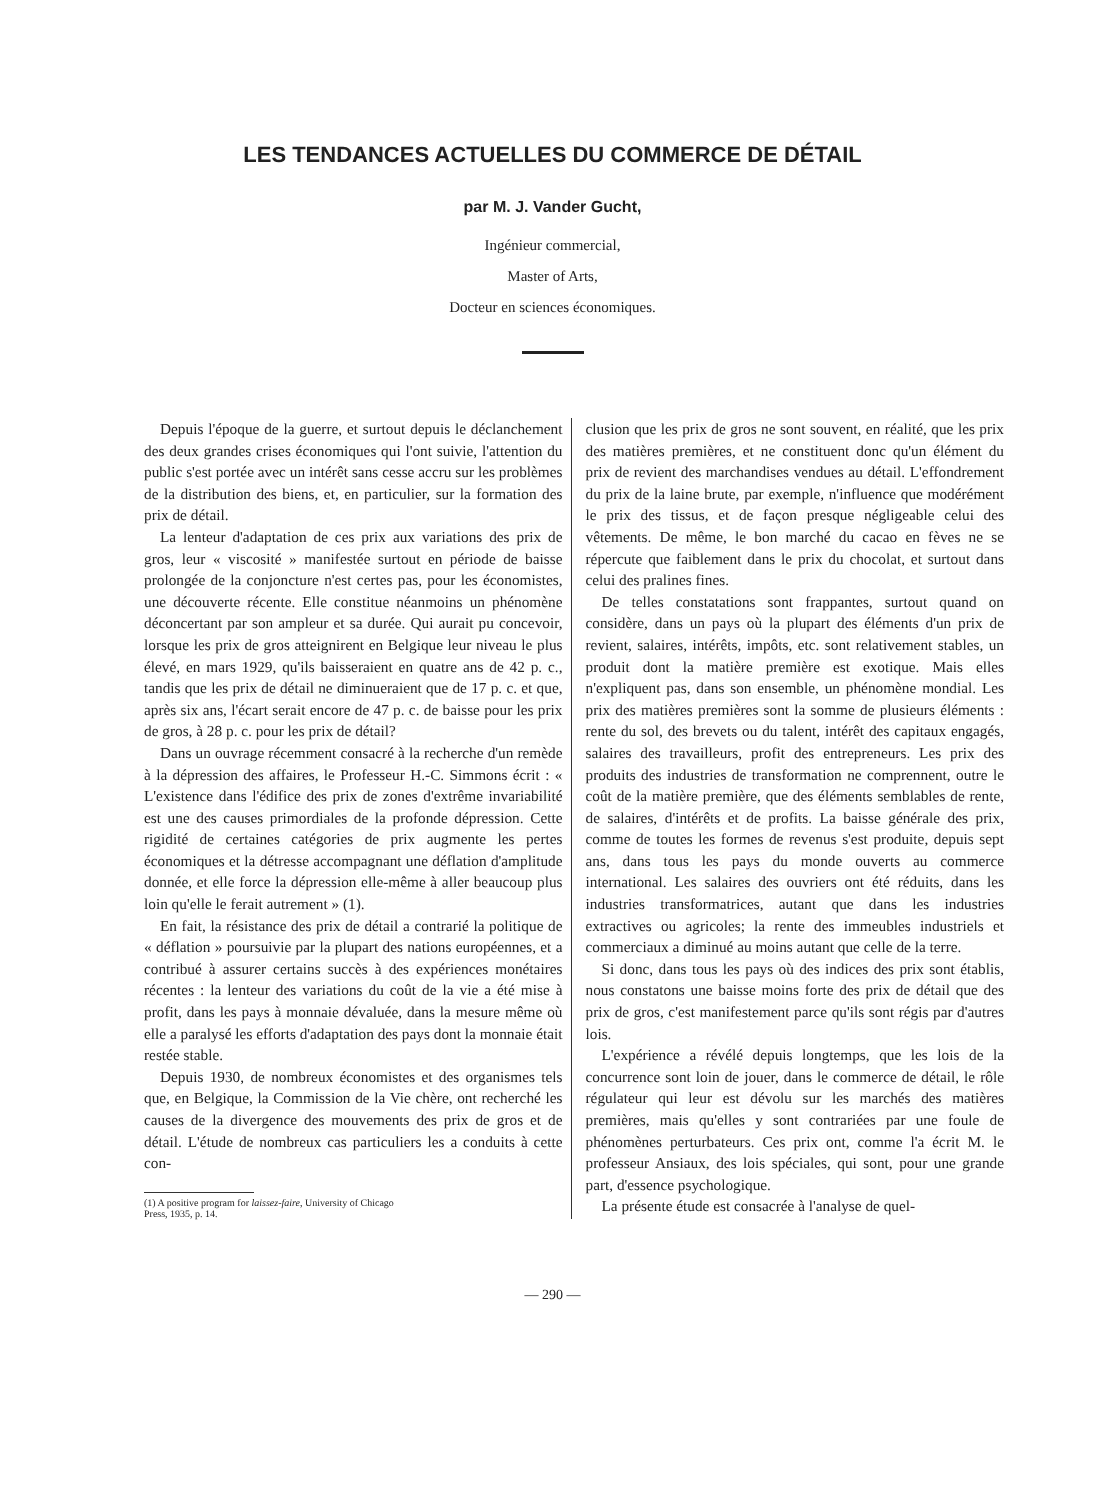LES TENDANCES ACTUELLES DU COMMERCE DE DÉTAIL
par M. J. Vander Gucht,
Ingénieur commercial,
Master of Arts,
Docteur en sciences économiques.
Depuis l'époque de la guerre, et surtout depuis le déclanchement des deux grandes crises économiques qui l'ont suivie, l'attention du public s'est portée avec un intérêt sans cesse accru sur les problèmes de la distribution des biens, et, en particulier, sur la formation des prix de détail.
La lenteur d'adaptation de ces prix aux variations des prix de gros, leur « viscosité » manifestée surtout en période de baisse prolongée de la conjoncture n'est certes pas, pour les économistes, une découverte récente. Elle constitue néanmoins un phénomène déconcertant par son ampleur et sa durée. Qui aurait pu concevoir, lorsque les prix de gros atteignirent en Belgique leur niveau le plus élevé, en mars 1929, qu'ils baisseraient en quatre ans de 42 p. c., tandis que les prix de détail ne diminueraient que de 17 p. c. et que, après six ans, l'écart serait encore de 47 p. c. de baisse pour les prix de gros, à 28 p. c. pour les prix de détail?
Dans un ouvrage récemment consacré à la recherche d'un remède à la dépression des affaires, le Professeur H.-C. Simmons écrit : « L'existence dans l'édifice des prix de zones d'extrême invariabilité est une des causes primordiales de la profonde dépression. Cette rigidité de certaines catégories de prix augmente les pertes économiques et la détresse accompagnant une déflation d'amplitude donnée, et elle force la dépression elle-même à aller beaucoup plus loin qu'elle le ferait autrement » (1).
En fait, la résistance des prix de détail a contrarié la politique de « déflation » poursuivie par la plupart des nations européennes, et a contribué à assurer certains succès à des expériences monétaires récentes : la lenteur des variations du coût de la vie a été mise à profit, dans les pays à monnaie dévaluée, dans la mesure même où elle a paralysé les efforts d'adaptation des pays dont la monnaie était restée stable.
Depuis 1930, de nombreux économistes et des organismes tels que, en Belgique, la Commission de la Vie chère, ont recherché les causes de la divergence des mouvements des prix de gros et de détail. L'étude de nombreux cas particuliers les a conduits à cette con-
(1) A positive program for laissez-faire, University of Chicago
Press, 1935, p. 14.
clusion que les prix de gros ne sont souvent, en réalité, que les prix des matières premières, et ne constituent donc qu'un élément du prix de revient des marchandises vendues au détail. L'effondrement du prix de la laine brute, par exemple, n'influence que modérément le prix des tissus, et de façon presque négligeable celui des vêtements. De même, le bon marché du cacao en fèves ne se répercute que faiblement dans le prix du chocolat, et surtout dans celui des pralines fines.
De telles constatations sont frappantes, surtout quand on considère, dans un pays où la plupart des éléments d'un prix de revient, salaires, intérêts, impôts, etc. sont relativement stables, un produit dont la matière première est exotique. Mais elles n'expliquent pas, dans son ensemble, un phénomène mondial. Les prix des matières premières sont la somme de plusieurs éléments : rente du sol, des brevets ou du talent, intérêt des capitaux engagés, salaires des travailleurs, profit des entrepreneurs. Les prix des produits des industries de transformation ne comprennent, outre le coût de la matière première, que des éléments semblables de rente, de salaires, d'intérêts et de profits. La baisse générale des prix, comme de toutes les formes de revenus s'est produite, depuis sept ans, dans tous les pays du monde ouverts au commerce international. Les salaires des ouvriers ont été réduits, dans les industries transformatrices, autant que dans les industries extractives ou agricoles; la rente des immeubles industriels et commerciaux a diminué au moins autant que celle de la terre.
Si donc, dans tous les pays où des indices des prix sont établis, nous constatons une baisse moins forte des prix de détail que des prix de gros, c'est manifestement parce qu'ils sont régis par d'autres lois.
L'expérience a révélé depuis longtemps, que les lois de la concurrence sont loin de jouer, dans le commerce de détail, le rôle régulateur qui leur est dévolu sur les marchés des matières premières, mais qu'elles y sont contrariées par une foule de phénomènes perturbateurs. Ces prix ont, comme l'a écrit M. le professeur Ansiaux, des lois spéciales, qui sont, pour une grande part, d'essence psychologique.
La présente étude est consacrée à l'analyse de quel-
— 290 —